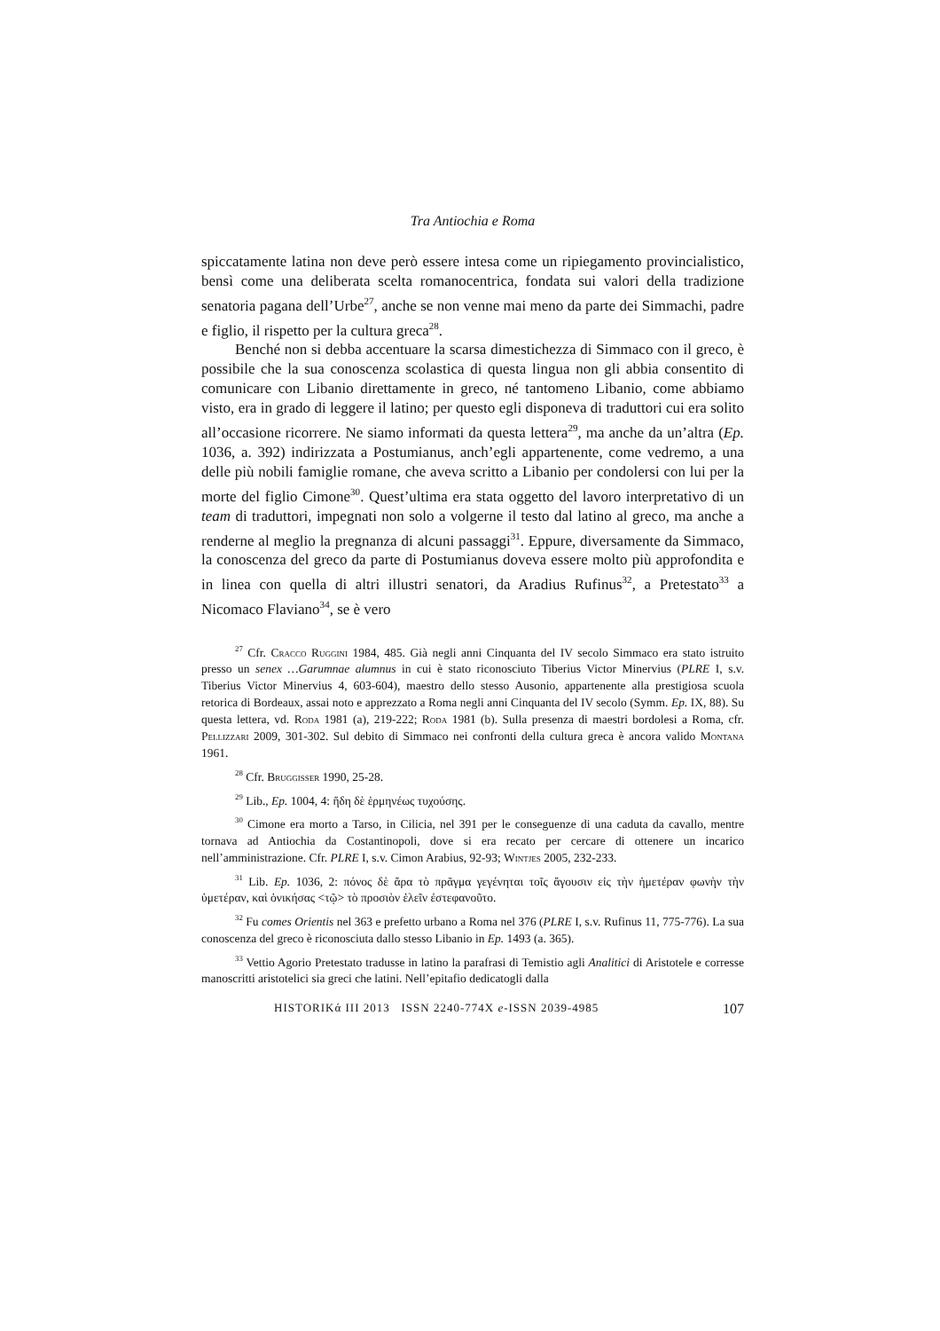Tra Antiochia e Roma
spiccatamente latina non deve però essere intesa come un ripiegamento provincialistico, bensì come una deliberata scelta romanocentrica, fondata sui valori della tradizione senatoria pagana dell’Urbe<sup>27</sup>, anche se non venne mai meno da parte dei Simmachi, padre e figlio, il rispetto per la cultura greca<sup>28</sup>.
Benché non si debba accentuare la scarsa dimestichezza di Simmaco con il greco, è possibile che la sua conoscenza scolastica di questa lingua non gli abbia consentito di comunicare con Libanio direttamente in greco, né tantomeno Libanio, come abbiamo visto, era in grado di leggere il latino; per questo egli disponeva di traduttori cui era solito all’occasione ricorrere. Ne siamo informati da questa lettera<sup>29</sup>, ma anche da un’altra (Ep. 1036, a. 392) indirizzata a Postumianus, anch’egli appartenente, come vedremo, a una delle più nobili famiglie romane, che aveva scritto a Libanio per condolersi con lui per la morte del figlio Cimone<sup>30</sup>. Quest’ultima era stata oggetto del lavoro interpretativo di un team di traduttori, impegnati non solo a volgerne il testo dal latino al greco, ma anche a renderne al meglio la pregnanza di alcuni passaggi<sup>31</sup>. Eppure, diversamente da Simmaco, la conoscenza del greco da parte di Postumianus doveva essere molto più approfondita e in linea con quella di altri illustri senatori, da Aradius Rufinus<sup>32</sup>, a Pretestato<sup>33</sup> a Nicomaco Flaviano<sup>34</sup>, se è vero
<sup>27</sup> Cfr. Cracco Ruggini 1984, 485. Già negli anni Cinquanta del IV secolo Simmaco era stato istruito presso un senex …Garumnae alumnus in cui è stato riconosciuto Tiberius Victor Minervius (PLRE I, s.v. Tiberius Victor Minervius 4, 603-604), maestro dello stesso Ausonio, appartenente alla prestigiosa scuola retorica di Bordeaux, assai noto e apprezzato a Roma negli anni Cinquanta del IV secolo (Symm. Ep. IX, 88). Su questa lettera, vd. Roda 1981 (a), 219-222; Roda 1981 (b). Sulla presenza di maestri bordolesi a Roma, cfr. Pellizzari 2009, 301-302. Sul debito di Simmaco nei confronti della cultura greca è ancora valido Montana 1961.
<sup>28</sup> Cfr. Bruggisser 1990, 25-28.
<sup>29</sup> Lib., Ep. 1004, 4: ἤδη δὲ ἑρμηνέως τυχούσης.
<sup>30</sup> Cimone era morto a Tarso, in Cilicia, nel 391 per le conseguenze di una caduta da cavallo, mentre tornava ad Antiochia da Costantinopoli, dove si era recato per cercare di ottenere un incarico nell’amministrazione. Cfr. PLRE I, s.v. Cimon Arabius, 92-93; Wintjes 2005, 232-233.
<sup>31</sup> Lib. Ep. 1036, 2: πόνος δὲ ἄρα τὸ πρᾶγμα γεγένηται τοῖς ἄγουσιν εἰς τὴν ἡμετέραν φωνὴν τὴν ὑμετέραν, καὶ ὁνικήσας <τῷ> τὸ προσιὸν ἑλεῖν ἐστεφανοῦτο.
<sup>32</sup> Fu comes Orientis nel 363 e prefetto urbano a Roma nel 376 (PLRE I, s.v. Rufinus 11, 775-776). La sua conoscenza del greco è riconosciuta dallo stesso Libanio in Ep. 1493 (a. 365).
<sup>33</sup> Vettio Agorio Pretestato tradusse in latino la parafrasi di Temistio agli Analitici di Aristotele e corresse manoscritti aristotelici sia greci che latini. Nell’epitafio dedicatogli dalla
HISTORIKά III 2013 ISSN 2240-774X e-ISSN 2039-4985 107